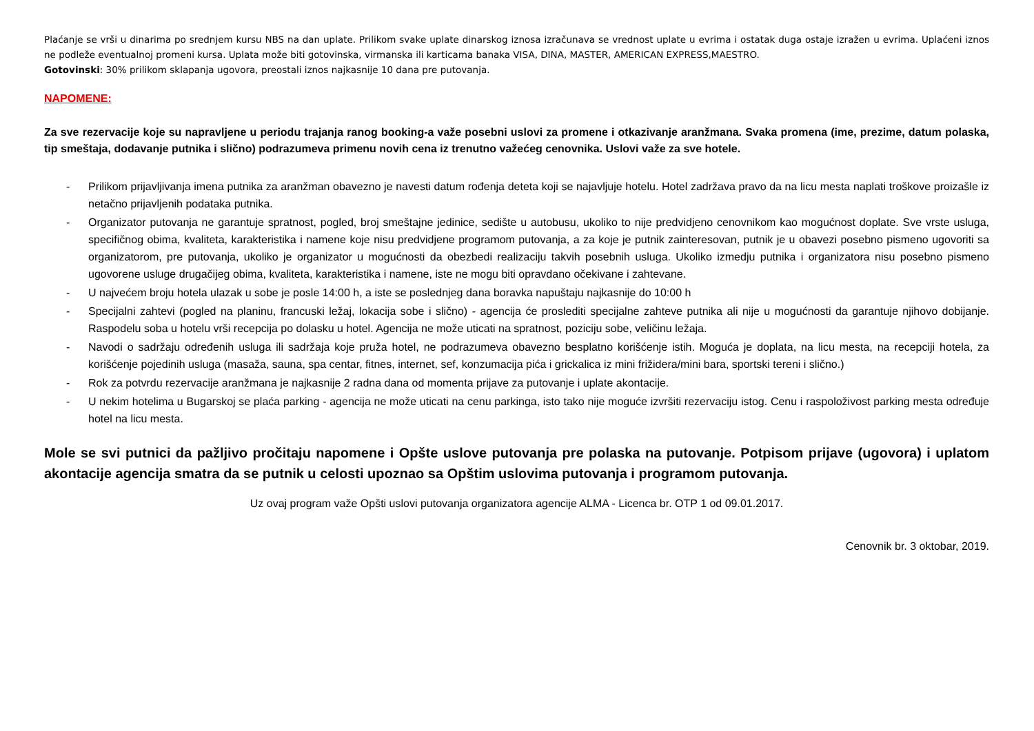Plaćanje se vrši u dinarima po srednjem kursu NBS na dan uplate. Prilikom svake uplate dinarskog iznosa izračunava se vrednost uplate u evrima i ostatak duga ostaje izražen u evrima. Uplaćeni iznos ne podleže eventualnoj promeni kursa. Uplata može biti gotovinska, virmanska ili karticama banaka VISA, DINA, MASTER, AMERICAN EXPRESS,MAESTRO.
Gotovinski: 30% prilikom sklapanja ugovora, preostali iznos najkasnije 10 dana pre putovanja.
NAPOMENE:
Za sve rezervacije koje su napravljene u periodu trajanja ranog booking-a važe posebni uslovi za promene i otkazivanje aranžmana. Svaka promena (ime, prezime, datum polaska, tip smeštaja, dodavanje putnika i slično) podrazumeva primenu novih cena iz trenutno važećeg cenovnika. Uslovi važe za sve hotele.
- Prilikom prijavljivanja imena putnika za aranžman obavezno je navesti datum rođenja deteta koji se najavljuje hotelu. Hotel zadržava pravo da na licu mesta naplati troškove proizašle iz netačno prijavljenih podataka putnika.
- Organizator putovanja ne garantuje spratnost, pogled, broj smeštajne jedinice, sedište u autobusu, ukoliko to nije predvidjeno cenovnikom kao mogućnost doplate. Sve vrste usluga, specifičnog obima, kvaliteta, karakteristika i namene koje nisu predvidjene programom putovanja, a za koje je putnik zainteresovan, putnik je u obavezi posebno pismeno ugovoriti sa organizatorom, pre putovanja, ukoliko je organizator u mogućnosti da obezbedi realizaciju takvih posebnih usluga. Ukoliko izmedju putnika i organizatora nisu posebno pismeno ugovorene usluge drugačijeg obima, kvaliteta, karakteristika i namene, iste ne mogu biti opravdano očekivane i zahtevane.
- U najvećem broju hotela ulazak u sobe je posle 14:00 h, a iste se poslednjeg dana boravka napuštaju najkasnije do 10:00 h
- Specijalni zahtevi (pogled na planinu, francuski ležaj, lokacija sobe i slično) - agencija će proslediti specijalne zahteve putnika ali nije u mogućnosti da garantuje njihovo dobijanje. Raspodelu soba u hotelu vrši recepcija po dolasku u hotel. Agencija ne može uticati na spratnost, poziciju sobe, veličinu ležaja.
- Navodi o sadržaju određenih usluga ili sadržaja koje pruža hotel, ne podrazumeva obavezno besplatno korišćenje istih. Moguća je doplata, na licu mesta, na recepciji hotela, za korišćenje pojedinih usluga (masaža, sauna, spa centar, fitnes, internet, sef, konzumacija pića i grickalica iz mini frižidera/mini bara, sportski tereni i slično.)
- Rok za potvrdu rezervacije aranžmana je najkasnije 2 radna dana od momenta prijave za putovanje i uplate akontacije.
- U nekim hotelima u Bugarskoj se plaća parking - agencija ne može uticati na cenu parkinga, isto tako nije moguće izvršiti rezervaciju istog. Cenu i raspoloživost parking mesta određuje hotel na licu mesta.
Mole se svi putnici da pažljivo pročitaju napomene i Opšte uslove putovanja pre polaska na putovanje. Potpisom prijave (ugovora) i uplatom akontacije agencija smatra da se putnik u celosti upoznao sa Opštim uslovima putovanja i programom putovanja.
Uz ovaj program važe Opšti uslovi putovanja organizatora agencije ALMA - Licenca br. OTP 1 od 09.01.2017.
Cenovnik br. 3 oktobar, 2019.